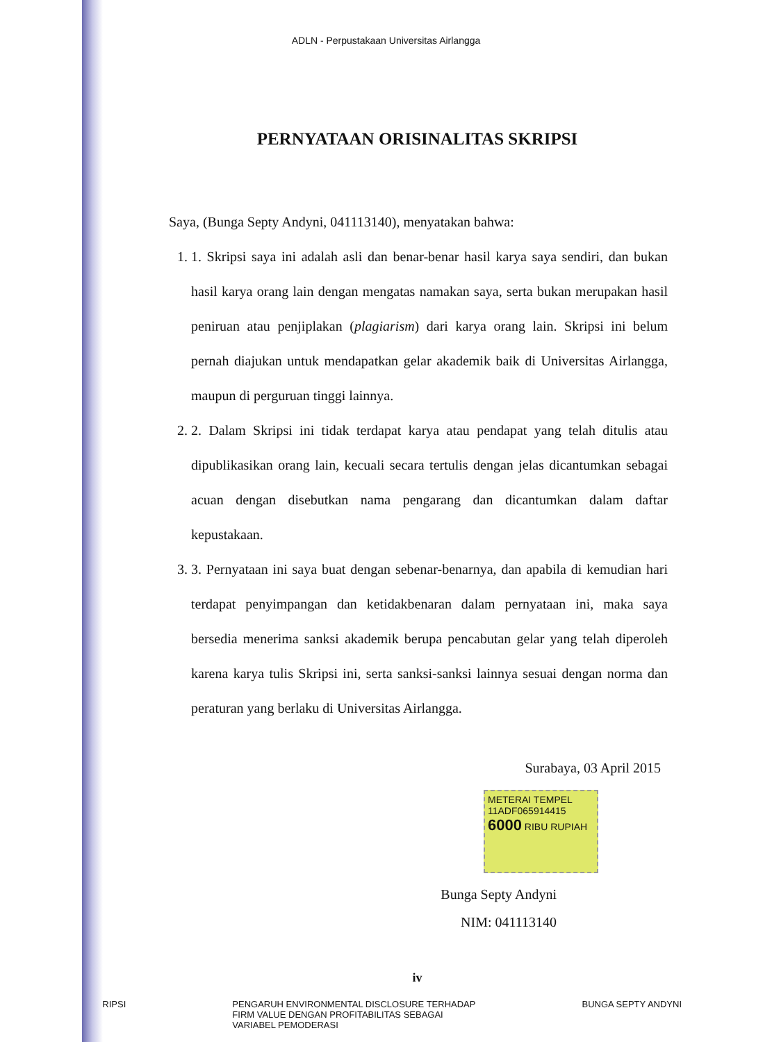ADLN - Perpustakaan Universitas Airlangga
PERNYATAAN ORISINALITAS SKRIPSI
Saya, (Bunga Septy Andyni, 041113140), menyatakan bahwa:
1. 1. Skripsi saya ini adalah asli dan benar-benar hasil karya saya sendiri, dan bukan hasil karya orang lain dengan mengatas namakan saya, serta bukan merupakan hasil peniruan atau penjiplakan (plagiarism) dari karya orang lain. Skripsi ini belum pernah diajukan untuk mendapatkan gelar akademik baik di Universitas Airlangga, maupun di perguruan tinggi lainnya.
2. 2. Dalam Skripsi ini tidak terdapat karya atau pendapat yang telah ditulis atau dipublikasikan orang lain, kecuali secara tertulis dengan jelas dicantumkan sebagai acuan dengan disebutkan nama pengarang dan dicantumkan dalam daftar kepustakaan.
3. 3. Pernyataan ini saya buat dengan sebenar-benarnya, dan apabila di kemudian hari terdapat penyimpangan dan ketidakbenaran dalam pernyataan ini, maka saya bersedia menerima sanksi akademik berupa pencabutan gelar yang telah diperoleh karena karya tulis Skripsi ini, serta sanksi-sanksi lainnya sesuai dengan norma dan peraturan yang berlaku di Universitas Airlangga.
Surabaya, 03 April 2015
METERAI TEMPEL
11ADF065914415
6000 RIBU RUPIAH
Bunga Septy Andyni
NIM: 041113140
iv
SKRIPSI PENGARUH ENVIRONMENTAL DISCLOSURE TERHADAP
FIRM VALUE DENGAN PROFITABILITAS SEBAGAI
VARIABEL PEMODERASI BUNGA SEPTY ANDYNI